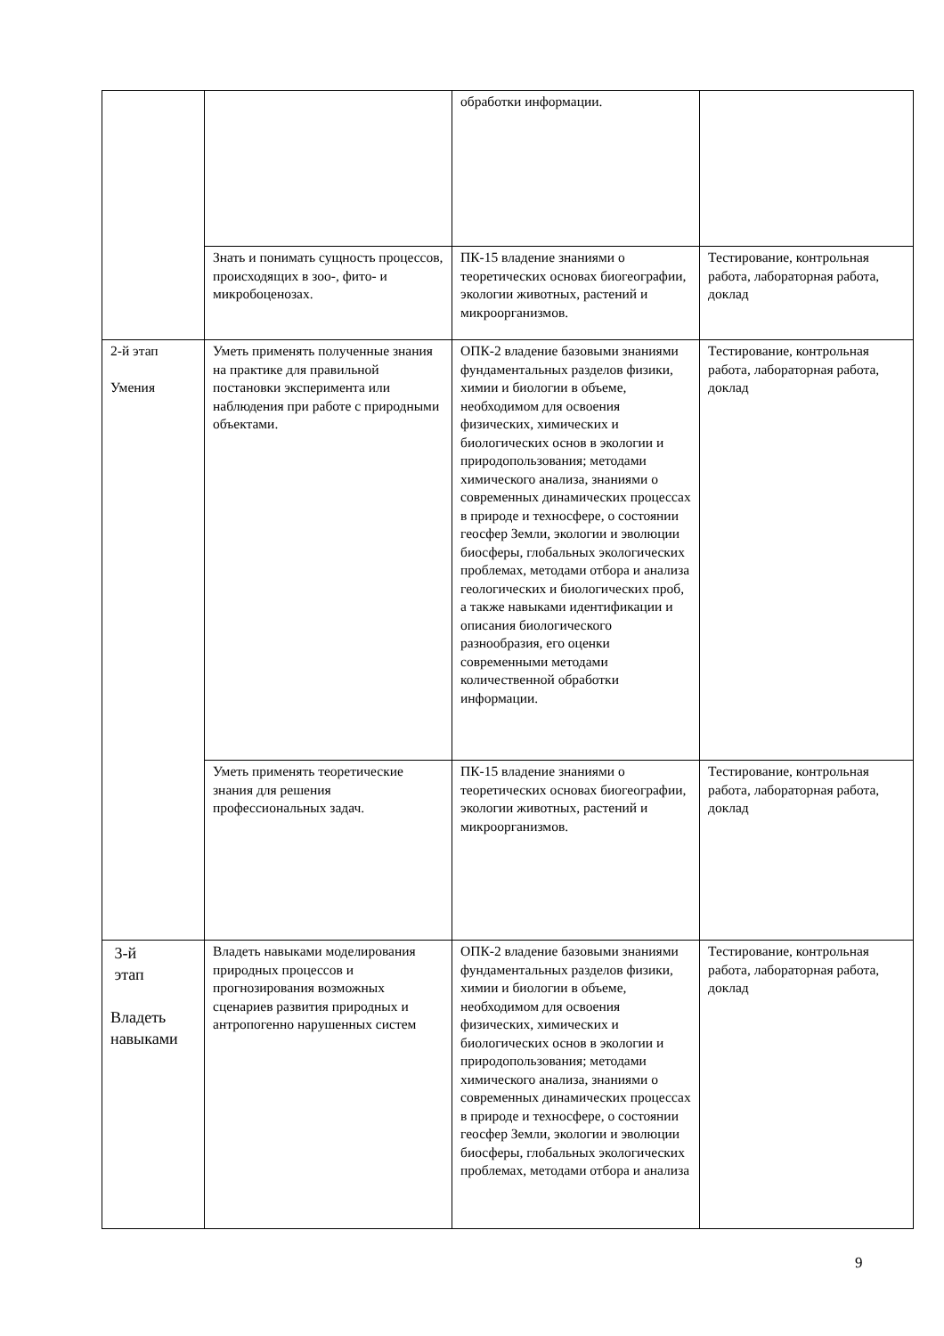| | | обработки информации. | |
| | Знать и понимать сущность процессов, происходящих в зоо-, фито- и микробоценозах. | ПК-15 владение знаниями о теоретических основах биогеографии, экологии животных, растений и микроорганизмов. | Тестирование, контрольная работа, лабораторная работа, доклад |
| 2-й этап Умения | Уметь применять полученные знания на практике для правильной постановки эксперимента или наблюдения при работе с природными объектами. | ОПК-2 владение базовыми знаниями фундаментальных разделов физики, химии и биологии в объеме, необходимом для освоения физических, химических и биологических основ в экологии и природопользования; методами химического анализа, знаниями о современных динамических процессах в природе и техносфере, о состоянии геосфер Земли, экологии и эволюции биосферы, глобальных экологических проблемах, методами отбора и анализа геологических и биологических проб, а также навыками идентификации и описания биологического разнообразия, его оценки современными методами количественной обработки информации. | Тестирование, контрольная работа, лабораторная работа, доклад |
| | Уметь применять теоретические знания для решения профессиональных задач. | ПК-15 владение знаниями о теоретических основах биогеографии, экологии животных, растений и микроорганизмов. | Тестирование, контрольная работа, лабораторная работа, доклад |
| 3-й этап Владеть навыками | Владеть навыками моделирования природных процессов и прогнозирования возможных сценариев развития природных и антропогенно нарушенных систем | ОПК-2 владение базовыми знаниями фундаментальных разделов физики, химии и биологии в объеме, необходимом для освоения физических, химических и биологических основ в экологии и природопользования; методами химического анализа, знаниями о современных динамических процессах в природе и техносфере, о состоянии геосфер Земли, экологии и эволюции биосферы, глобальных экологических проблемах, методами отбора и анализа | Тестирование, контрольная работа, лабораторная работа, доклад |
9